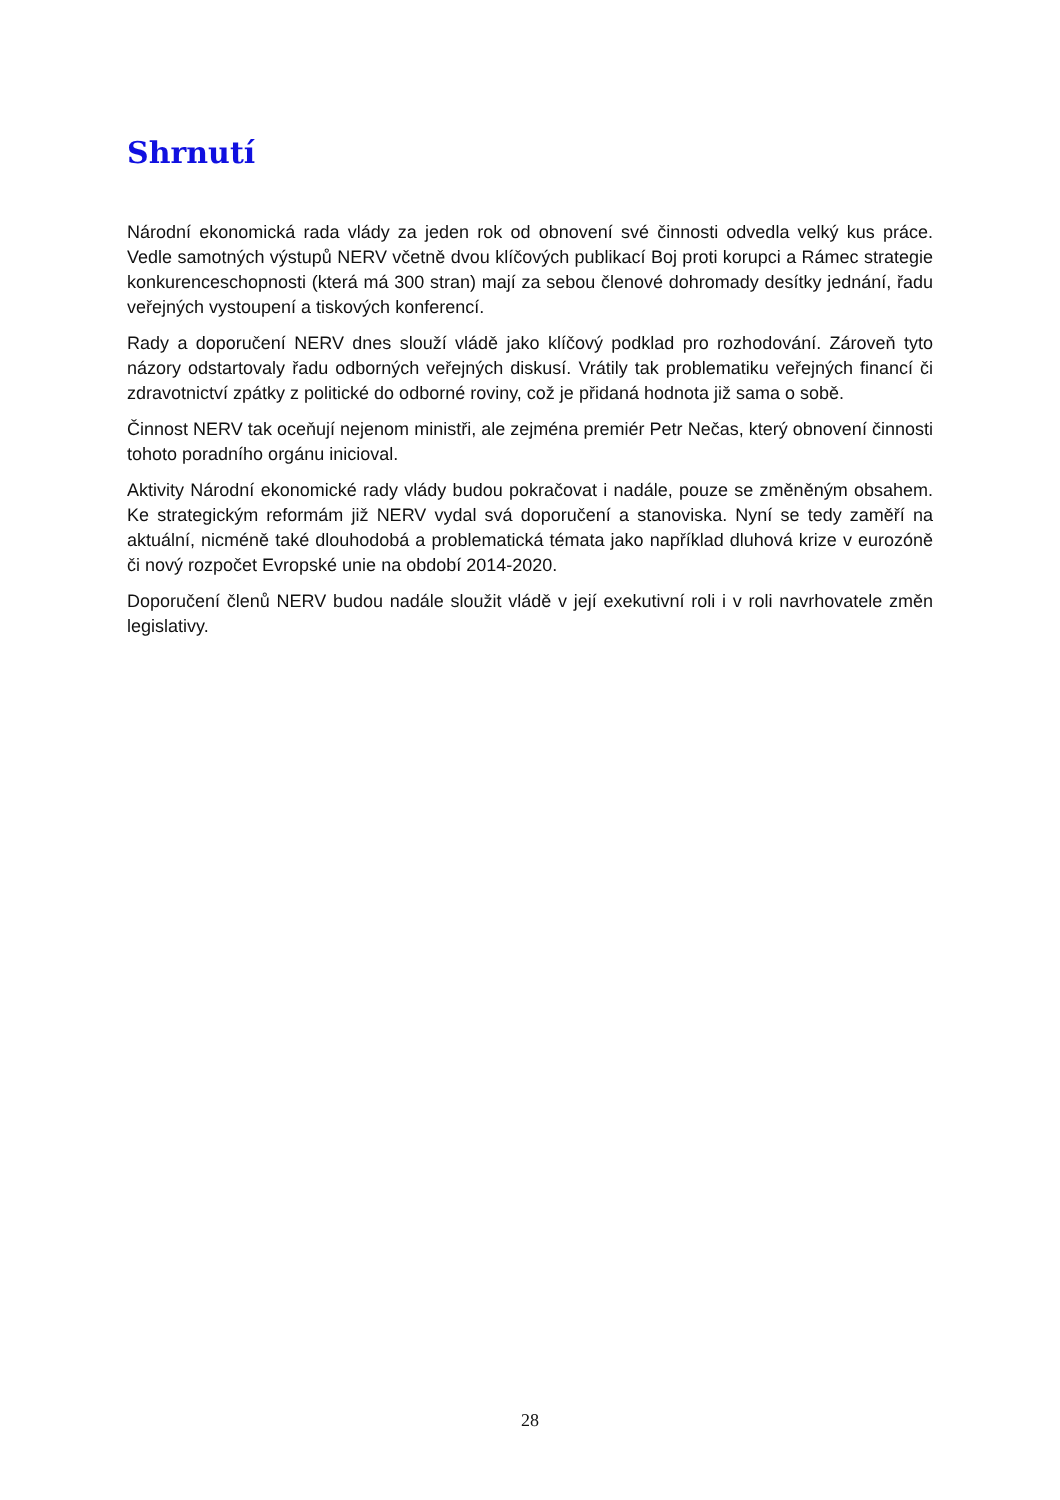Shrnutí
Národní ekonomická rada vlády za jeden rok od obnovení své činnosti odvedla velký kus práce. Vedle samotných výstupů NERV včetně dvou klíčových publikací Boj proti korupci a Rámec strategie konkurenceschopnosti (která má 300 stran) mají za sebou členové dohromady desítky jednání, řadu veřejných vystoupení a tiskových konferencí.
Rady a doporučení NERV dnes slouží vládě jako klíčový podklad pro rozhodování. Zároveň tyto názory odstartovaly řadu odborných veřejných diskusí. Vrátily tak problematiku veřejných financí či zdravotnictví zpátky z politické do odborné roviny, což je přidaná hodnota již sama o sobě.
Činnost NERV tak oceňují nejenom ministři, ale zejména premiér Petr Nečas, který obnovení činnosti tohoto poradního orgánu inicioval.
Aktivity Národní ekonomické rady vlády budou pokračovat i nadále, pouze se změněným obsahem. Ke strategickým reformám již NERV vydal svá doporučení a stanoviska. Nyní se tedy zaměří na aktuální, nicméně také dlouhodobá a problematická témata jako například dluhová krize v eurozóně či nový rozpočet Evropské unie na období 2014-2020.
Doporučení členů NERV budou nadále sloužit vládě v její exekutivní roli i v roli navrhovatele změn legislativy.
28